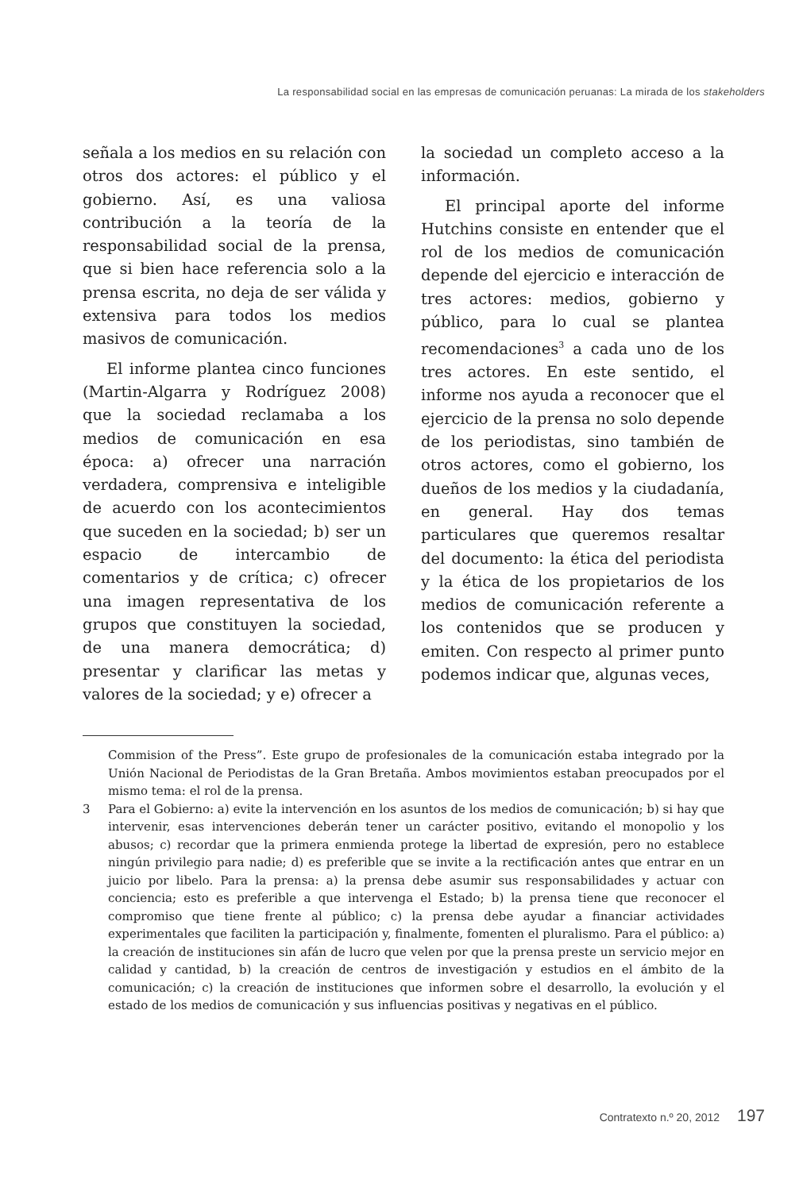La responsabilidad social en las empresas de comunicación peruanas: La mirada de los stakeholders
señala a los medios en su relación con otros dos actores: el público y el gobierno. Así, es una valiosa contribución a la teoría de la responsabilidad social de la prensa, que si bien hace referencia solo a la prensa escrita, no deja de ser válida y extensiva para todos los medios masivos de comunicación.
El informe plantea cinco funciones (Martin-Algarra y Rodríguez 2008) que la sociedad reclamaba a los medios de comunicación en esa época: a) ofrecer una narración verdadera, comprensiva e inteligible de acuerdo con los acontecimientos que suceden en la sociedad; b) ser un espacio de intercambio de comentarios y de crítica; c) ofrecer una imagen representativa de los grupos que constituyen la sociedad, de una manera democrática; d) presentar y clarificar las metas y valores de la sociedad; y e) ofrecer a
la sociedad un completo acceso a la información.
El principal aporte del informe Hutchins consiste en entender que el rol de los medios de comunicación depende del ejercicio e interacción de tres actores: medios, gobierno y público, para lo cual se plantea recomendaciones<sup>3</sup> a cada uno de los tres actores. En este sentido, el informe nos ayuda a reconocer que el ejercicio de la prensa no solo depende de los periodistas, sino también de otros actores, como el gobierno, los dueños de los medios y la ciudadanía, en general. Hay dos temas particulares que queremos resaltar del documento: la ética del periodista y la ética de los propietarios de los medios de comunicación referente a los contenidos que se producen y emiten. Con respecto al primer punto podemos indicar que, algunas veces,
Commision of the Press”. Este grupo de profesionales de la comunicación estaba integrado por la Unión Nacional de Periodistas de la Gran Bretaña. Ambos movimientos estaban preocupados por el mismo tema: el rol de la prensa.
3 Para el Gobierno: a) evite la intervención en los asuntos de los medios de comunicación; b) si hay que intervenir, esas intervenciones deberán tener un carácter positivo, evitando el monopolio y los abusos; c) recordar que la primera enmienda protege la libertad de expresión, pero no establece ningún privilegio para nadie; d) es preferible que se invite a la rectificación antes que entrar en un juicio por libelo. Para la prensa: a) la prensa debe asumir sus responsabilidades y actuar con conciencia; esto es preferible a que intervenga el Estado; b) la prensa tiene que reconocer el compromiso que tiene frente al público; c) la prensa debe ayudar a financiar actividades experimentales que faciliten la participación y, finalmente, fomenten el pluralismo. Para el público: a) la creación de instituciones sin afán de lucro que velen por que la prensa preste un servicio mejor en calidad y cantidad, b) la creación de centros de investigación y estudios en el ámbito de la comunicación; c) la creación de instituciones que informen sobre el desarrollo, la evolución y el estado de los medios de comunicación y sus influencias positivas y negativas en el público.
Contratexto n.º 20, 2012 197